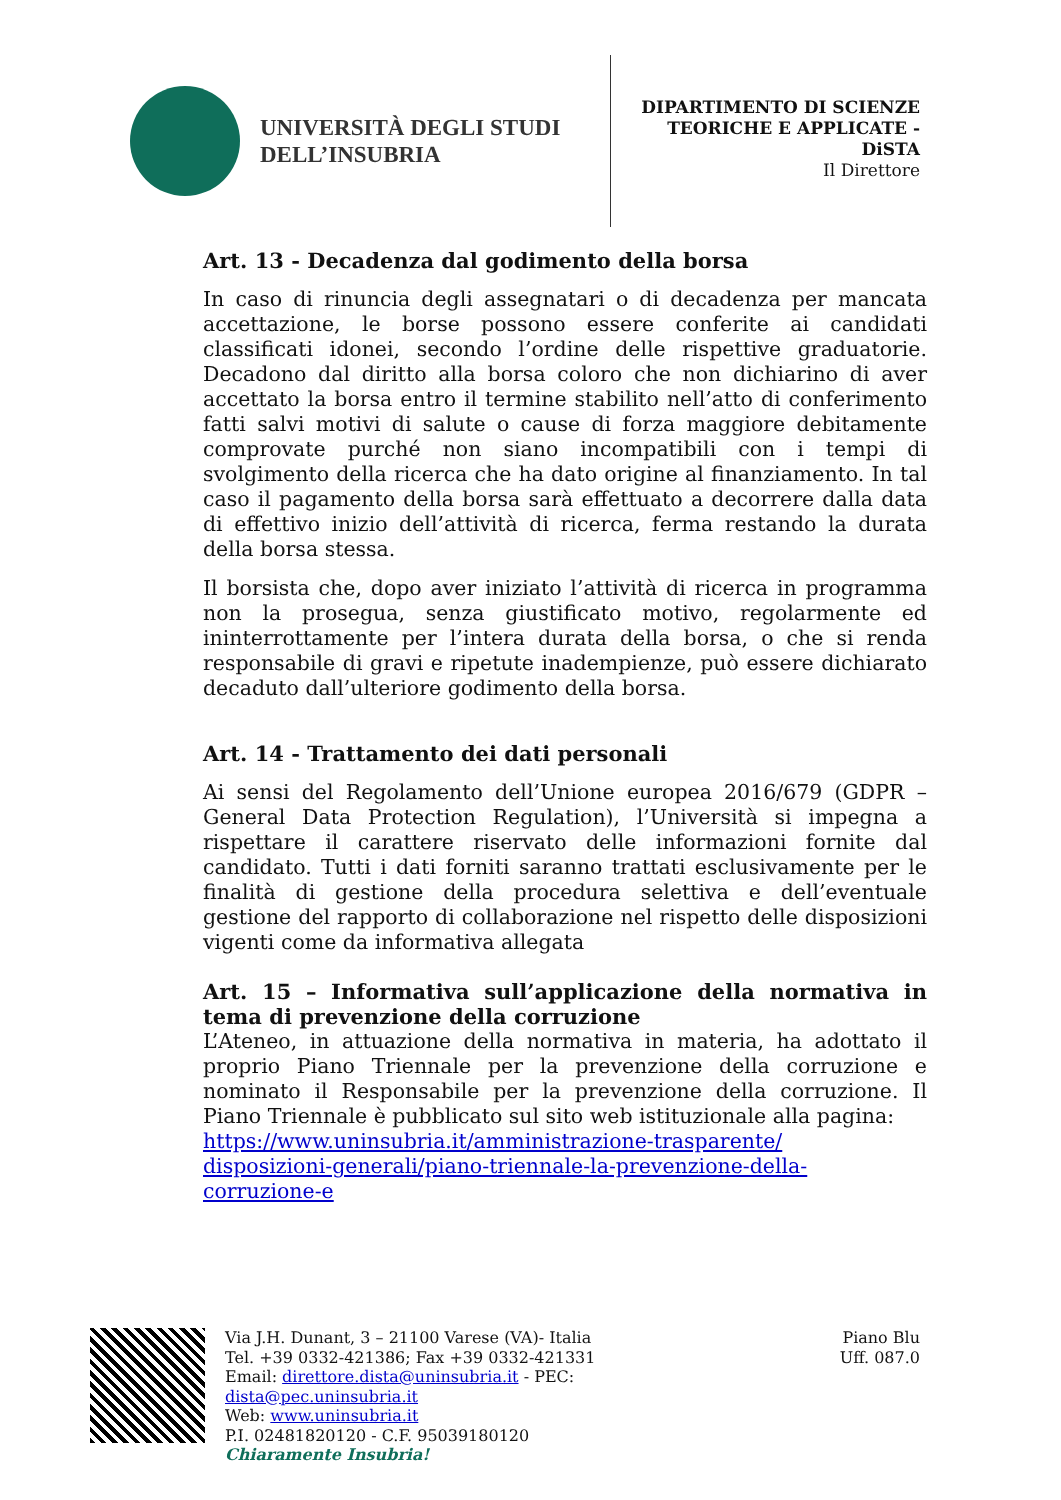UNIVERSITÀ DEGLI STUDI
DELL’INSUBRIA
DIPARTIMENTO DI SCIENZE
TEORICHE E APPLICATE -
DiSTA
Il Direttore
Art. 13 - Decadenza dal godimento della borsa
In caso di rinuncia degli assegnatari o di decadenza per mancata accettazione, le borse possono essere conferite ai candidati classificati idonei, secondo l’ordine delle rispettive graduatorie. Decadono dal diritto alla borsa coloro che non dichiarino di aver accettato la borsa entro il termine stabilito nell’atto di conferimento fatti salvi motivi di salute o cause di forza maggiore debitamente comprovate purché non siano incompatibili con i tempi di svolgimento della ricerca che ha dato origine al finanziamento. In tal caso il pagamento della borsa sarà effettuato a decorrere dalla data di effettivo inizio dell’attività di ricerca, ferma restando la durata della borsa stessa.
Il borsista che, dopo aver iniziato l’attività di ricerca in programma non la prosegua, senza giustificato motivo, regolarmente ed ininterrottamente per l’intera durata della borsa, o che si renda responsabile di gravi e ripetute inadempienze, può essere dichiarato decaduto dall’ulteriore godimento della borsa.
Art. 14 - Trattamento dei dati personali
Ai sensi del Regolamento dell’Unione europea 2016/679 (GDPR – General Data Protection Regulation), l’Università si impegna a rispettare il carattere riservato delle informazioni fornite dal candidato. Tutti i dati forniti saranno trattati esclusivamente per le finalità di gestione della procedura selettiva e dell’eventuale gestione del rapporto di collaborazione nel rispetto delle disposizioni vigenti come da informativa allegata
Art. 15 – Informativa sull’applicazione della normativa in tema di prevenzione della corruzione
L’Ateneo, in attuazione della normativa in materia, ha adottato il proprio Piano Triennale per la prevenzione della corruzione e nominato il Responsabile per la prevenzione della corruzione. Il Piano Triennale è pubblicato sul sito web istituzionale alla pagina:
https://www.uninsubria.it/amministrazione-trasparente/
disposizioni-generali/piano-triennale-la-prevenzione-della-
corruzione-e
Via J.H. Dunant, 3 – 21100 Varese (VA)- Italia
Tel. +39 0332-421386; Fax +39 0332-421331
Email: direttore.dista@uninsubria.it - PEC:
dista@pec.uninsubria.it
Web: www.uninsubria.it
P.I. 02481820120 - C.F. 95039180120
Chiaramente Insubria!
Piano Blu
Uff. 087.0